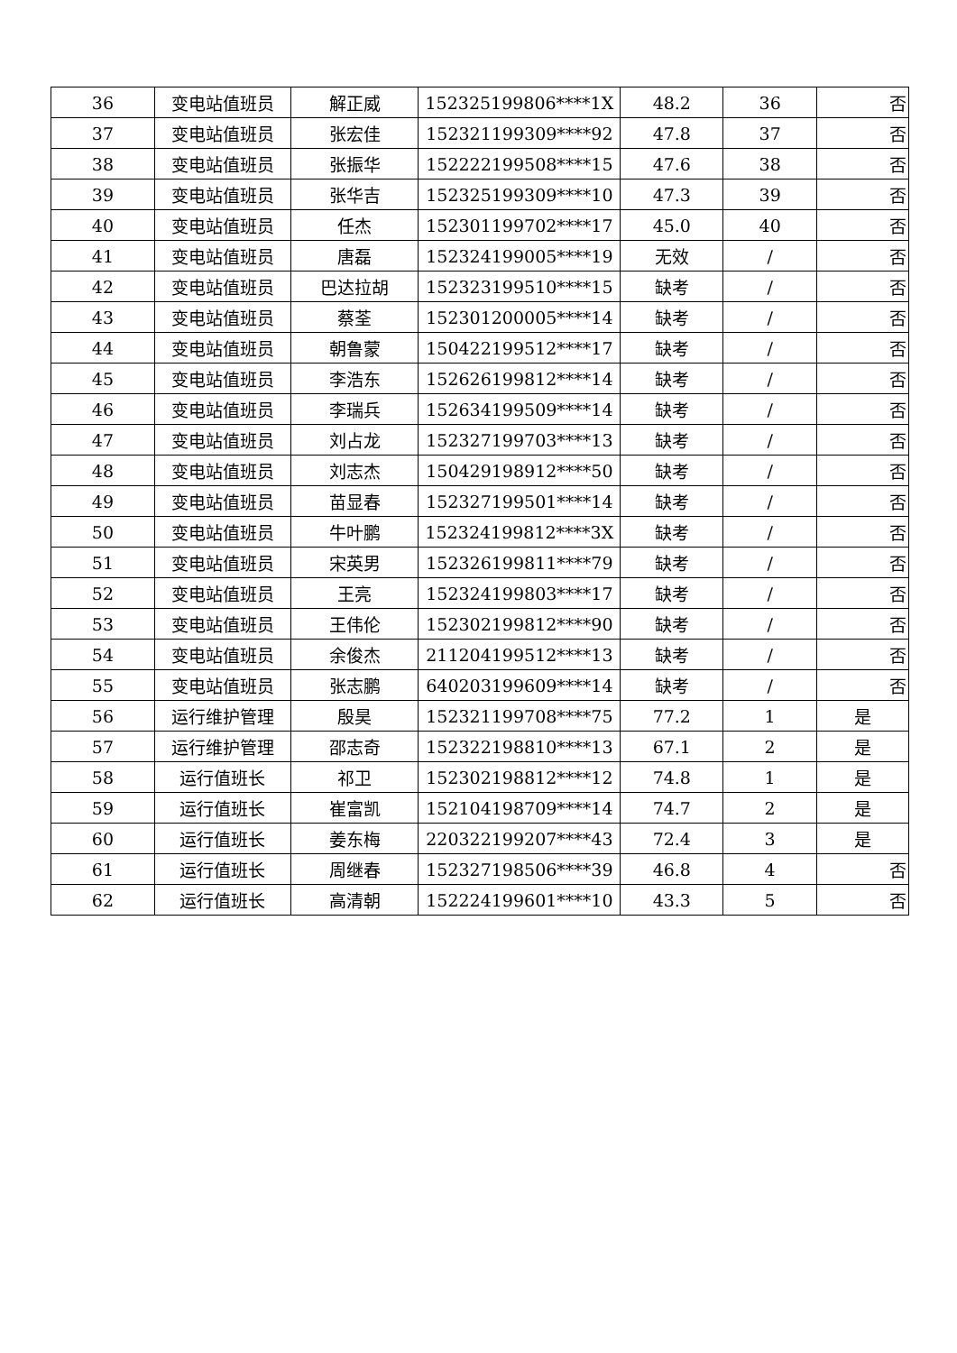| 36 | 变电站值班员 | 解正威 | 152325199806****1X | 48.2 | 36 | 否 |
| 37 | 变电站值班员 | 张宏佳 | 152321199309****92 | 47.8 | 37 | 否 |
| 38 | 变电站值班员 | 张振华 | 152222199508****15 | 47.6 | 38 | 否 |
| 39 | 变电站值班员 | 张华吉 | 152325199309****10 | 47.3 | 39 | 否 |
| 40 | 变电站值班员 | 任杰 | 152301199702****17 | 45.0 | 40 | 否 |
| 41 | 变电站值班员 | 唐磊 | 152324199005****19 | 无效 | / | 否 |
| 42 | 变电站值班员 | 巴达拉胡 | 152323199510****15 | 缺考 | / | 否 |
| 43 | 变电站值班员 | 蔡荃 | 152301200005****14 | 缺考 | / | 否 |
| 44 | 变电站值班员 | 朝鲁蒙 | 150422199512****17 | 缺考 | / | 否 |
| 45 | 变电站值班员 | 李浩东 | 152626199812****14 | 缺考 | / | 否 |
| 46 | 变电站值班员 | 李瑞兵 | 152634199509****14 | 缺考 | / | 否 |
| 47 | 变电站值班员 | 刘占龙 | 152327199703****13 | 缺考 | / | 否 |
| 48 | 变电站值班员 | 刘志杰 | 150429198912****50 | 缺考 | / | 否 |
| 49 | 变电站值班员 | 苗显春 | 152327199501****14 | 缺考 | / | 否 |
| 50 | 变电站值班员 | 牛叶鹏 | 152324199812****3X | 缺考 | / | 否 |
| 51 | 变电站值班员 | 宋英男 | 152326199811****79 | 缺考 | / | 否 |
| 52 | 变电站值班员 | 王亮 | 152324199803****17 | 缺考 | / | 否 |
| 53 | 变电站值班员 | 王伟伦 | 152302199812****90 | 缺考 | / | 否 |
| 54 | 变电站值班员 | 余俊杰 | 211204199512****13 | 缺考 | / | 否 |
| 55 | 变电站值班员 | 张志鹏 | 640203199609****14 | 缺考 | / | 否 |
| 56 | 运行维护管理 | 殷昊 | 152321199708****75 | 77.2 | 1 | 是 |
| 57 | 运行维护管理 | 邵志奇 | 152322198810****13 | 67.1 | 2 | 是 |
| 58 | 运行值班长 | 祁卫 | 152302198812****12 | 74.8 | 1 | 是 |
| 59 | 运行值班长 | 崔富凯 | 152104198709****14 | 74.7 | 2 | 是 |
| 60 | 运行值班长 | 姜东梅 | 220322199207****43 | 72.4 | 3 | 是 |
| 61 | 运行值班长 | 周继春 | 152327198506****39 | 46.8 | 4 | 否 |
| 62 | 运行值班长 | 高清朝 | 152224199601****10 | 43.3 | 5 | 否 |